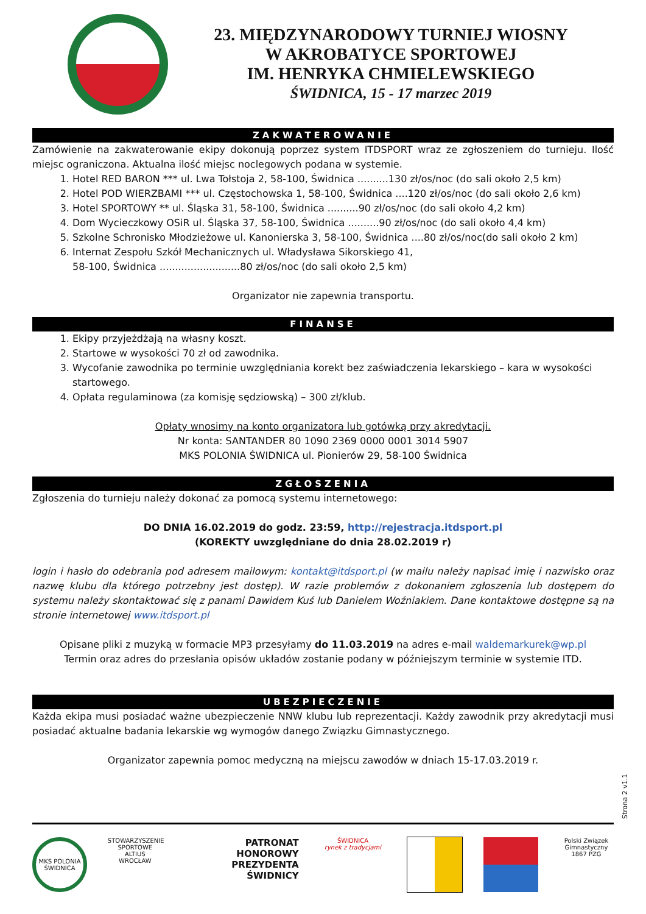23. MIĘDZYNARODOWY TURNIEJ WIOSNY
W AKROBATYCE SPORTOWEJ
IM. HENRYKA CHMIELEWSKIEGO
ŚWIDNICA, 15 - 17 marzec 2019
ZAKWATEROWANIE
Zamówienie na zakwaterowanie ekipy dokonują poprzez system ITDSPORT wraz ze zgłoszeniem do turnieju. Ilość miejsc ograniczona. Aktualna ilość miejsc noclegowych podana w systemie.
1. Hotel RED BARON *** ul. Lwa Tołstoja 2, 58-100, Świdnica ..........130 zł/os/noc (do sali około 2,5 km)
2. Hotel POD WIERZBAMI *** ul. Częstochowska 1, 58-100, Świdnica ....120 zł/os/noc (do sali około 2,6 km)
3. Hotel SPORTOWY ** ul. Śląska 31, 58-100, Świdnica ..........90 zł/os/noc (do sali około 4,2 km)
4. Dom Wycieczkowy OSiR ul. Śląska 37, 58-100, Świdnica ..........90 zł/os/noc (do sali około 4,4 km)
5. Szkolne Schronisko Młodzieżowe ul. Kanonierska 3, 58-100, Świdnica ....80 zł/os/noc(do sali około 2 km)
6. Internat Zespołu Szkół Mechanicznych ul. Władysława Sikorskiego 41,
58-100, Świdnica ..........................80 zł/os/noc (do sali około 2,5 km)
Organizator nie zapewnia transportu.
FINANSE
1. Ekipy przyjeżdżają na własny koszt.
2. Startowe w wysokości 70 zł od zawodnika.
3. Wycofanie zawodnika po terminie uwzględniania korekt bez zaświadczenia lekarskiego – kara w wysokości startowego.
4. Opłata regulaminowa (za komisję sędziowską) – 300 zł/klub.
Opłaty wnosimy na konto organizatora lub gotówką przy akredytacji.
Nr konta: SANTANDER 80 1090 2369 0000 0001 3014 5907
MKS POLONIA ŚWIDNICA ul. Pionierów 29, 58-100 Świdnica
ZGŁOSZENIA
Zgłoszenia do turnieju należy dokonać za pomocą systemu internetowego:
DO DNIA 16.02.2019 do godz. 23:59, http://rejestracja.itdsport.pl
(KOREKTY uwzględniane do dnia 28.02.2019 r)
login i hasło do odebrania pod adresem mailowym: kontakt@itdsport.pl (w mailu należy napisać imię i nazwisko oraz nazwę klubu dla którego potrzebny jest dostęp). W razie problemów z dokonaniem zgłoszenia lub dostępem do systemu należy skontaktować się z panami Dawidem Kuś lub Danielem Woźniakiem. Dane kontaktowe dostępne są na stronie internetowej www.itdsport.pl
Opisane pliki z muzyką w formacie MP3 przesyłamy do 11.03.2019 na adres e-mail waldemarkurek@wp.pl
Termin oraz adres do przesłania opisów układów zostanie podany w późniejszym terminie w systemie ITD.
UBEZPIECZENIE
Każda ekipa musi posiadać ważne ubezpieczenie NNW klubu lub reprezentacji. Każdy zawodnik przy akredytacji musi posiadać aktualne badania lekarskie wg wymogów danego Związku Gimnastycznego.
Organizator zapewnia pomoc medyczną na miejscu zawodów w dniach 15-17.03.2019 r.
MKS POLONIA ŚWIDNICA
STOWARZYSZENIE SPORTOWE ALTIUS WROCŁAW
PATRONAT HONOROWY PREZYDENTA ŚWIDNICY
ŚWIDNICA
rynek z tradycjami
Polski Związek Gimnastyczny 1867 PZG
Strona 2 v1.1